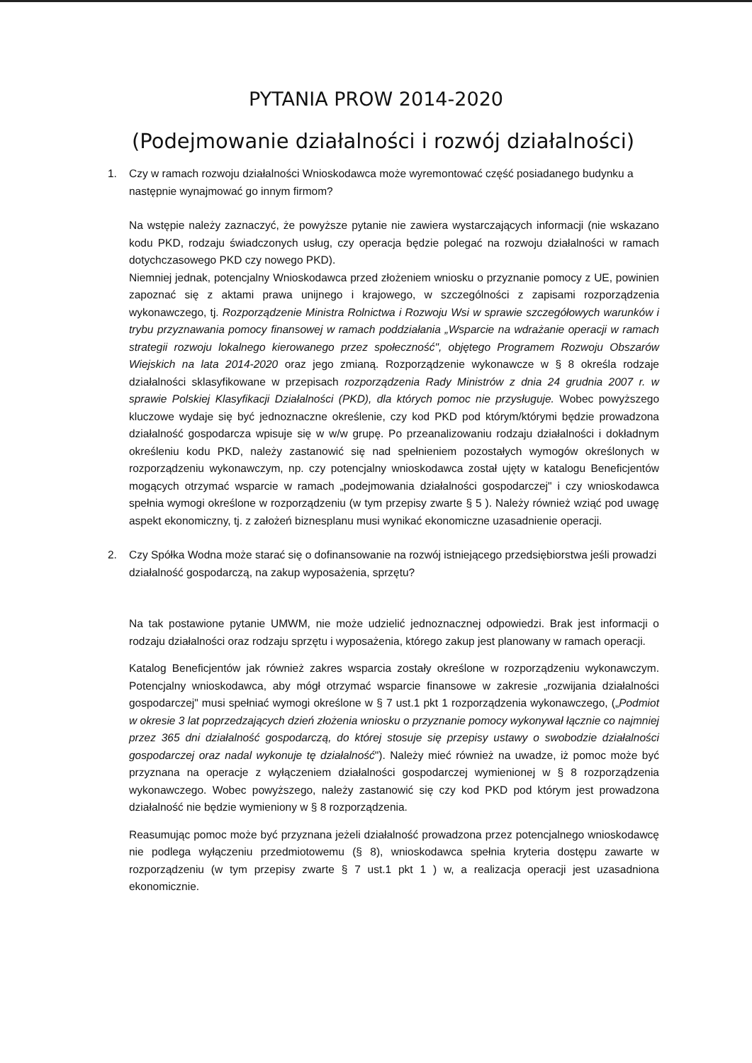PYTANIA PROW 2014-2020
(Podejmowanie działalności i rozwój działalności)
1. Czy w ramach rozwoju działalności Wnioskodawca może wyremontować część posiadanego budynku a następnie wynajmować go innym firmom?
Na wstępie należy zaznaczyć, że powyższe pytanie nie zawiera wystarczających informacji (nie wskazano kodu PKD, rodzaju świadczonych usług, czy operacja będzie polegać na rozwoju działalności w ramach dotychczasowego PKD czy nowego PKD).
Niemniej jednak, potencjalny Wnioskodawca przed złożeniem wniosku o przyznanie pomocy z UE, powinien zapoznać się z aktami prawa unijnego i krajowego, w szczególności z zapisami rozporządzenia wykonawczego, tj. Rozporządzenie Ministra Rolnictwa i Rozwoju Wsi w sprawie szczegółowych warunków i trybu przyznawania pomocy finansowej w ramach poddziałania „Wsparcie na wdrażanie operacji w ramach strategii rozwoju lokalnego kierowanego przez społeczność", objętego Programem Rozwoju Obszarów Wiejskich na lata 2014-2020 oraz jego zmianą. Rozporządzenie wykonawcze w § 8 określa rodzaje działalności sklasyfikowane w przepisach rozporządzenia Rady Ministrów z dnia 24 grudnia 2007 r. w sprawie Polskiej Klasyfikacji Działalności (PKD), dla których pomoc nie przysługuje. Wobec powyższego kluczowe wydaje się być jednoznaczne określenie, czy kod PKD pod którym/którymi będzie prowadzona działalność gospodarcza wpisuje się w w/w grupę. Po przeanalizowaniu rodzaju działalności i dokładnym określeniu kodu PKD, należy zastanowić się nad spełnieniem pozostałych wymogów określonych w rozporządzeniu wykonawczym, np. czy potencjalny wnioskodawca został ujęty w katalogu Beneficjentów mogących otrzymać wsparcie w ramach „podejmowania działalności gospodarczej" i czy wnioskodawca spełnia wymogi określone w rozporządzeniu (w tym przepisy zwarte § 5 ). Należy również wziąć pod uwagę aspekt ekonomiczny, tj. z założeń biznesplanu musi wynikać ekonomiczne uzasadnienie operacji.
2. Czy Spółka Wodna może starać się o dofinansowanie na rozwój istniejącego przedsiębiorstwa jeśli prowadzi działalność gospodarczą, na zakup wyposażenia, sprzętu?
Na tak postawione pytanie UMWM, nie może udzielić jednoznacznej odpowiedzi. Brak jest informacji o rodzaju działalności oraz rodzaju sprzętu i wyposażenia, którego zakup jest planowany w ramach operacji.
Katalog Beneficjentów jak również zakres wsparcia zostały określone w rozporządzeniu wykonawczym. Potencjalny wnioskodawca, aby mógł otrzymać wsparcie finansowe w zakresie „rozwijania działalności gospodarczej" musi spełniać wymogi określone w § 7 ust.1 pkt 1 rozporządzenia wykonawczego, („Podmiot w okresie 3 lat poprzedzających dzień złożenia wniosku o przyznanie pomocy wykonywał łącznie co najmniej przez 365 dni działalność gospodarczą, do której stosuje się przepisy ustawy o swobodzie działalności gospodarczej oraz nadal wykonuje tę działalność"). Należy mieć również na uwadze, iż pomoc może być przyznana na operacje z wyłączeniem działalności gospodarczej wymienionej w § 8 rozporządzenia wykonawczego. Wobec powyższego, należy zastanowić się czy kod PKD pod którym jest prowadzona działalność nie będzie wymieniony w § 8 rozporządzenia.
Reasumując pomoc może być przyznana jeżeli działalność prowadzona przez potencjalnego wnioskodawcę nie podlega wyłączeniu przedmiotowemu (§ 8), wnioskodawca spełnia kryteria dostępu zawarte w rozporządzeniu (w tym przepisy zwarte § 7 ust.1 pkt 1 ) w, a realizacja operacji jest uzasadniona ekonomicznie.